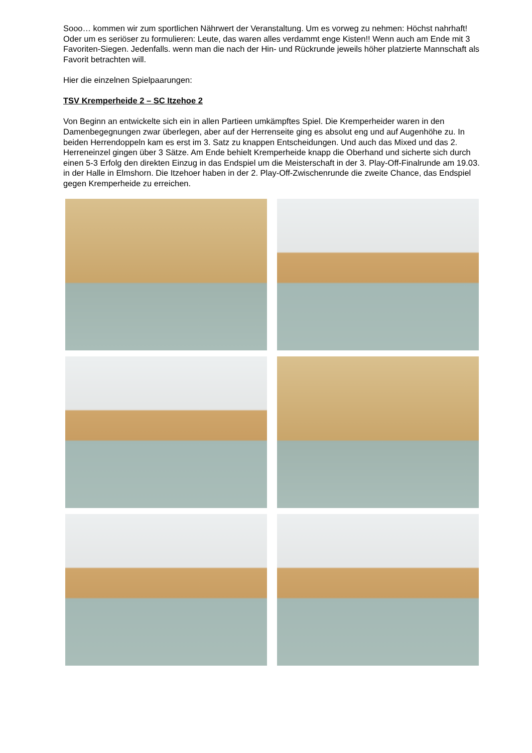Sooo… kommen wir zum sportlichen Nährwert der Veranstaltung. Um es vorweg zu nehmen: Höchst nahrhaft! Oder um es seriöser zu formulieren: Leute, das waren alles verdammt enge Kisten!! Wenn auch am Ende mit 3 Favoriten-Siegen. Jedenfalls. wenn man die nach der Hin- und Rückrunde jeweils höher platzierte Mannschaft als Favorit betrachten will.
Hier die einzelnen Spielpaarungen:
TSV Kremperheide 2 – SC Itzehoe 2
Von Beginn an entwickelte sich ein in allen Partieen umkämpftes Spiel. Die Kremperheider waren in den Damenbegegnungen zwar überlegen, aber auf der Herrenseite ging es absolut eng und auf Augenhöhe zu. In beiden Herrendoppeln kam es erst im 3. Satz zu knappen Entscheidungen. Und auch das Mixed und das 2. Herreneinzel gingen über 3 Sätze. Am Ende behielt Kremperheide knapp die Oberhand und sicherte sich durch einen 5-3 Erfolg den direkten Einzug in das Endspiel um die Meisterschaft in der 3. Play-Off-Finalrunde am 19.03. in der Halle in Elmshorn. Die Itzehoer haben in der 2. Play-Off-Zwischenrunde die zweite Chance, das Endspiel gegen Kremperheide zu erreichen.